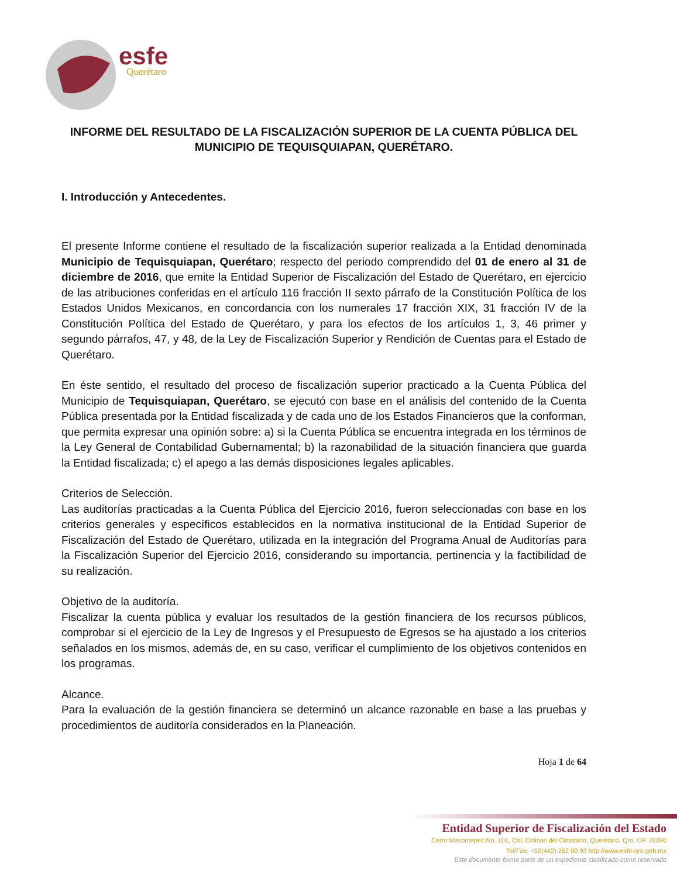esfe
Querétaro
INFORME DEL RESULTADO DE LA FISCALIZACIÓN SUPERIOR DE LA CUENTA PÚBLICA DEL MUNICIPIO DE TEQUISQUIAPAN, QUERÉTARO.
I. Introducción y Antecedentes.
El presente Informe contiene el resultado de la fiscalización superior realizada a la Entidad denominada Municipio de Tequisquiapan, Querétaro; respecto del periodo comprendido del 01 de enero al 31 de diciembre de 2016, que emite la Entidad Superior de Fiscalización del Estado de Querétaro, en ejercicio de las atribuciones conferidas en el artículo 116 fracción II sexto párrafo de la Constitución Política de los Estados Unidos Mexicanos, en concordancia con los numerales 17 fracción XIX, 31 fracción IV de la Constitución Política del Estado de Querétaro, y para los efectos de los artículos 1, 3, 46 primer y segundo párrafos, 47, y 48, de la Ley de Fiscalización Superior y Rendición de Cuentas para el Estado de Querétaro.
En éste sentido, el resultado del proceso de fiscalización superior practicado a la Cuenta Pública del Municipio de Tequisquiapan, Querétaro, se ejecutó con base en el análisis del contenido de la Cuenta Pública presentada por la Entidad fiscalizada y de cada uno de los Estados Financieros que la conforman, que permita expresar una opinión sobre: a) si la Cuenta Pública se encuentra integrada en los términos de la Ley General de Contabilidad Gubernamental; b) la razonabilidad de la situación financiera que guarda la Entidad fiscalizada; c) el apego a las demás disposiciones legales aplicables.
Criterios de Selección.
Las auditorías practicadas a la Cuenta Pública del Ejercicio 2016, fueron seleccionadas con base en los criterios generales y específicos establecidos en la normativa institucional de la Entidad Superior de Fiscalización del Estado de Querétaro, utilizada en la integración del Programa Anual de Auditorías para la Fiscalización Superior del Ejercicio 2016, considerando su importancia, pertinencia y la factibilidad de su realización.
Objetivo de la auditoría.
Fiscalizar la cuenta pública y evaluar los resultados de la gestión financiera de los recursos públicos, comprobar si el ejercicio de la Ley de Ingresos y el Presupuesto de Egresos se ha ajustado a los criterios señalados en los mismos, además de, en su caso, verificar el cumplimiento de los objetivos contenidos en los programas.
Alcance.
Para la evaluación de la gestión financiera se determinó un alcance razonable en base a las pruebas y procedimientos de auditoría considerados en la Planeación.
Hoja 1 de 64
Entidad Superior de Fiscalización del Estado
Cerro Mesontepec No. 101, Col. Colinas del Cimatario, Querétaro, Qro. CP. 76090
Tel/Fax: +52(442) 262 00 93 http://www.esfe-qro.gob.mx
Este documento forma parte de un expediente clasificado como reservado